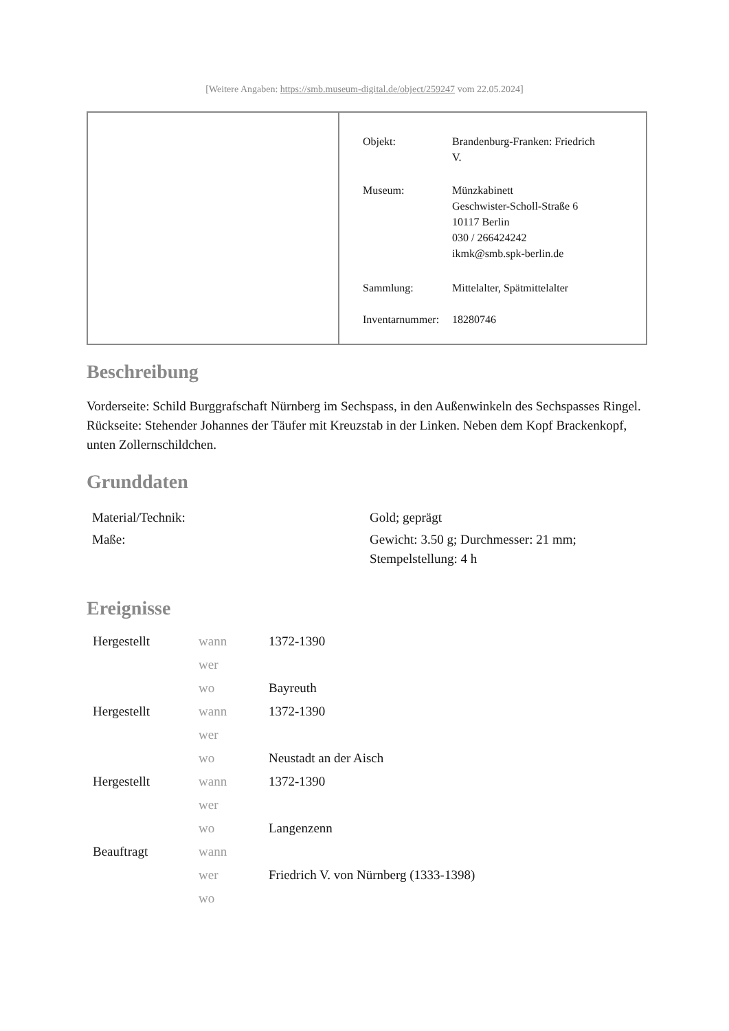[Weitere Angaben: https://smb.museum-digital.de/object/259247 vom 22.05.2024]
| Objekt: | Brandenburg-Franken: Friedrich V. |
| Museum: | Münzkabinett Geschwister-Scholl-Straße 6 10117 Berlin 030 / 266424242 ikmk@smb.spk-berlin.de |
| Sammlung: | Mittelalter, Spätmittelalter |
| Inventarnummer: | 18280746 |
Beschreibung
Vorderseite: Schild Burggrafschaft Nürnberg im Sechspass, in den Außenwinkeln des Sechspasses Ringel.
Rückseite: Stehender Johannes der Täufer mit Kreuzstab in der Linken. Neben dem Kopf Brackenkopf, unten Zollernschildchen.
Grunddaten
| Material/Technik: | Gold; geprägt |
| Maße: | Gewicht: 3.50 g; Durchmesser: 21 mm; Stempelstellung: 4 h |
Ereignisse
| Hergestellt | wann | 1372-1390 |
| | wer | |
| | wo | Bayreuth |
| Hergestellt | wann | 1372-1390 |
| | wer | |
| | wo | Neustadt an der Aisch |
| Hergestellt | wann | 1372-1390 |
| | wer | |
| | wo | Langenzenn |
| Beauftragt | wann | |
| | wer | Friedrich V. von Nürnberg (1333-1398) |
| | wo | |